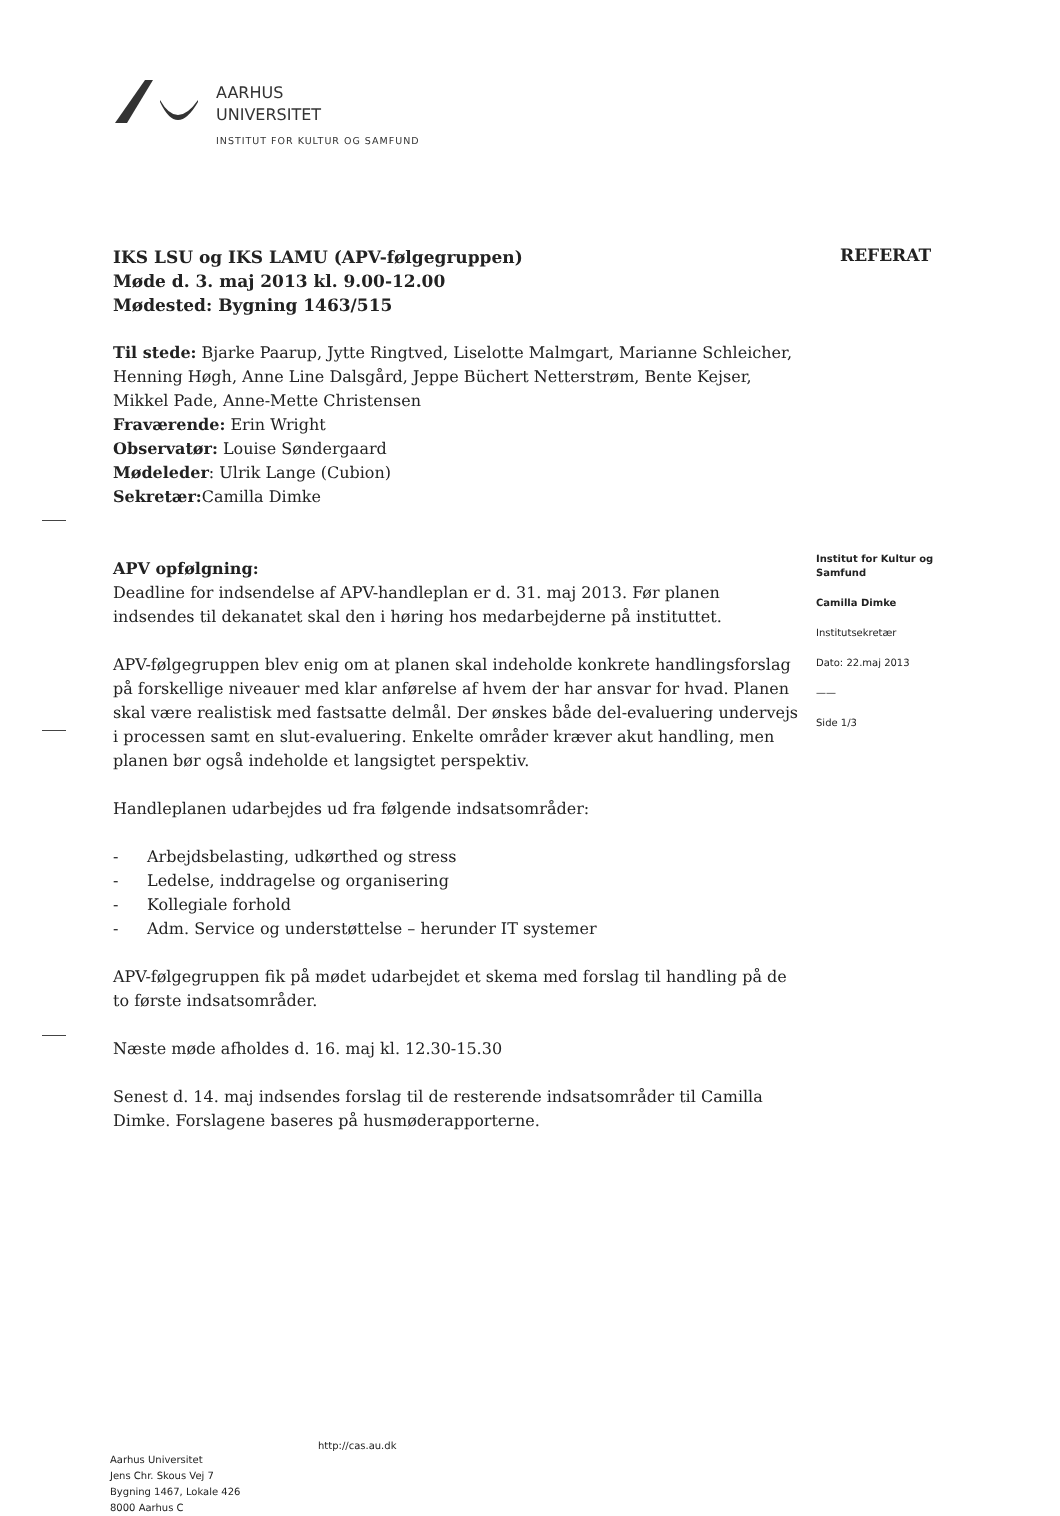AARHUS
UNIVERSITET
INSTITUT FOR KULTUR OG SAMFUND
REFERAT
IKS LSU og IKS LAMU (APV-følgegruppen)
Møde d. 3. maj 2013 kl. 9.00-12.00
Mødested: Bygning 1463/515
Til stede: Bjarke Paarup, Jytte Ringtved, Liselotte Malmgart, Marianne Schleicher, Henning Høgh, Anne Line Dalsgård, Jeppe Büchert Netterstrøm, Bente Kejser, Mikkel Pade, Anne-Mette Christensen
Fraværende: Erin Wright
Observatør: Louise Søndergaard
Mødeleder: Ulrik Lange (Cubion)
Sekretær: Camilla Dimke
APV opfølgning:
Deadline for indsendelse af APV-handleplan er d. 31. maj 2013. Før planen indsendes til dekanatet skal den i høring hos medarbejderne på instituttet.
APV-følgegruppen blev enig om at planen skal indeholde konkrete handlingsforslag på forskellige niveauer med klar anførelse af hvem der har ansvar for hvad. Planen skal være realistisk med fastsatte delmål. Der ønskes både del-evaluering undervejs i processen samt en slut-evaluering. Enkelte områder kræver akut handling, men planen bør også indeholde et langsigtet perspektiv.
Handleplanen udarbejdes ud fra følgende indsatsområder:
- Arbejdsbelasting, udkørthed og stress
- Ledelse, inddragelse og organisering
- Kollegiale forhold
- Adm. Service og understøttelse – herunder IT systemer
APV-følgegruppen fik på mødet udarbejdet et skema med forslag til handling på de to første indsatsområder.
Næste møde afholdes d. 16. maj kl. 12.30-15.30
Senest d. 14. maj indsendes forslag til de resterende indsatsområder til Camilla Dimke. Forslagene baseres på husmøderapporterne.
Institut for Kultur og Samfund
Camilla Dimke
Institutsekretær
Dato: 22.maj 2013
——
Side 1/3
http://cas.au.dk
Aarhus Universitet
Jens Chr. Skous Vej 7
Bygning 1467, Lokale 426
8000 Aarhus C